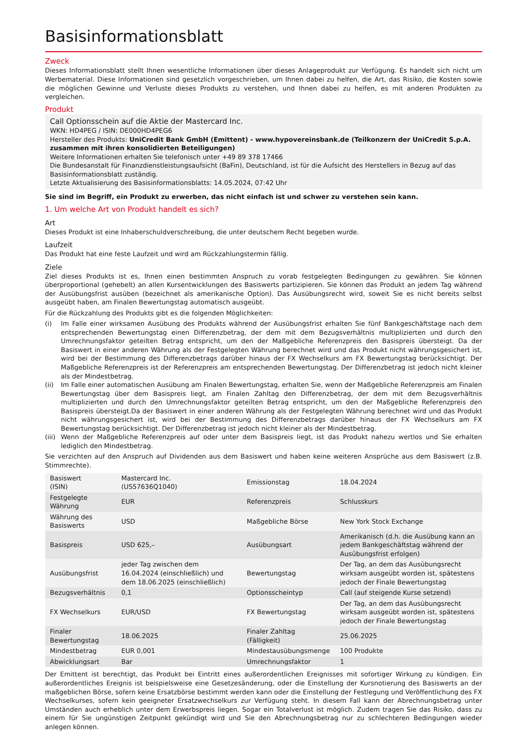Basisinformationsblatt
Zweck
Dieses Informationsblatt stellt Ihnen wesentliche Informationen über dieses Anlageprodukt zur Verfügung. Es handelt sich nicht um Werbematerial. Diese Informationen sind gesetzlich vorgeschrieben, um Ihnen dabei zu helfen, die Art, das Risiko, die Kosten sowie die möglichen Gewinne und Verluste dieses Produkts zu verstehen, und Ihnen dabei zu helfen, es mit anderen Produkten zu vergleichen.
Produkt
Call Optionsschein auf die Aktie der Mastercard Inc.
WKN: HD4PEG / ISIN: DE000HD4PEG6
Hersteller des Produkts: UniCredit Bank GmbH (Emittent) - www.hypovereinsbank.de (Teilkonzern der UniCredit S.p.A. zusammen mit ihren konsolidierten Beteiligungen)
Weitere Informationen erhalten Sie telefonisch unter +49 89 378 17466
Die Bundesanstalt für Finanzdienstleistungsaufsicht (BaFin), Deutschland, ist für die Aufsicht des Herstellers in Bezug auf das Basisinformationsblatt zuständig.
Letzte Aktualisierung des Basisinformationsblatts: 14.05.2024, 07:42 Uhr
Sie sind im Begriff, ein Produkt zu erwerben, das nicht einfach ist und schwer zu verstehen sein kann.
1. Um welche Art von Produkt handelt es sich?
Art
Dieses Produkt ist eine Inhaberschuldverschreibung, die unter deutschem Recht begeben wurde.
Laufzeit
Das Produkt hat eine feste Laufzeit und wird am Rückzahlungstermin fällig.
Ziele
Ziel dieses Produkts ist es, Ihnen einen bestimmten Anspruch zu vorab festgelegten Bedingungen zu gewähren. Sie können überproportional (gehebelt) an allen Kursentwicklungen des Basiswerts partizipieren. Sie können das Produkt an jedem Tag während der Ausübungsfrist ausüben (bezeichnet als amerikanische Option). Das Ausübungsrecht wird, soweit Sie es nicht bereits selbst ausgeübt haben, am Finalen Bewertungstag automatisch ausgeübt.
Für die Rückzahlung des Produkts gibt es die folgenden Möglichkeiten:
(i) Im Falle einer wirksamen Ausübung des Produkts während der Ausübungsfrist erhalten Sie fünf Bankgeschäftstage nach dem entsprechenden Bewertungstag einen Differenzbetrag, der dem mit dem Bezugsverhältnis multiplizierten und durch den Umrechnungsfaktor geteilten Betrag entspricht, um den der Maßgebliche Referenzpreis den Basispreis übersteigt. Da der Basiswert in einer anderen Währung als der Festgelegten Währung berechnet wird und das Produkt nicht währungsgesichert ist, wird bei der Bestimmung des Differenzbetrags darüber hinaus der FX Wechselkurs am FX Bewertungstag berücksichtigt. Der Maßgebliche Referenzpreis ist der Referenzpreis am entsprechenden Bewertungstag. Der Differenzbetrag ist jedoch nicht kleiner als der Mindestbetrag.
(ii) Im Falle einer automatischen Ausübung am Finalen Bewertungstag, erhalten Sie, wenn der Maßgebliche Referenzpreis am Finalen Bewertungstag über dem Basispreis liegt, am Finalen Zahltag den Differenzbetrag, der dem mit dem Bezugsverhältnis multiplizierten und durch den Umrechnungsfaktor geteilten Betrag entspricht, um den der Maßgebliche Referenzpreis den Basispreis übersteigt.Da der Basiswert in einer anderen Währung als der Festgelegten Währung berechnet wird und das Produkt nicht währungsgesichert ist, wird bei der Bestimmung des Differenzbetrags darüber hinaus der FX Wechselkurs am FX Bewertungstag berücksichtigt. Der Differenzbetrag ist jedoch nicht kleiner als der Mindestbetrag.
(iii) Wenn der Maßgebliche Referenzpreis auf oder unter dem Basispreis liegt, ist das Produkt nahezu wertlos und Sie erhalten lediglich den Mindestbetrag.
Sie verzichten auf den Anspruch auf Dividenden aus dem Basiswert und haben keine weiteren Ansprüche aus dem Basiswert (z.B. Stimmrechte).
| Basiswert (ISIN) | Mastercard Inc. (US57636Q1040) | Emissionstag | 18.04.2024 |
| Festgelegte Währung | EUR | Referenzpreis | Schlusskurs |
| Währung des Basiswerts | USD | Maßgebliche Börse | New York Stock Exchange |
| Basispreis | USD 625,– | Ausübungsart | Amerikanisch (d.h. die Ausübung kann an jedem Bankgeschäftstag während der Ausübungsfrist erfolgen) |
| Ausübungsfrist | jeder Tag zwischen dem 16.04.2024 (einschließlich) und dem 18.06.2025 (einschließlich) | Bewertungstag | Der Tag, an dem das Ausübungsrecht wirksam ausgeübt worden ist, spätestens jedoch der Finale Bewertungstag |
| Bezugsverhältnis | 0,1 | Optionsscheintyp | Call (auf steigende Kurse setzend) |
| FX Wechselkurs | EUR/USD | FX Bewertungstag | Der Tag, an dem das Ausübungsrecht wirksam ausgeübt worden ist, spätestens jedoch der Finale Bewertungstag |
| Finaler Bewertungstag | 18.06.2025 | Finaler Zahltag (Fälligkeit) | 25.06.2025 |
| Mindestbetrag | EUR 0,001 | Mindestausübungsmenge | 100 Produkte |
| Abwicklungsart | Bar | Umrechnungsfaktor | 1 |
Der Emittent ist berechtigt, das Produkt bei Eintritt eines außerordentlichen Ereignisses mit sofortiger Wirkung zu kündigen. Ein außerordentliches Ereignis ist beispielsweise eine Gesetzesänderung, oder die Einstellung der Kursnotierung des Basiswerts an der maßgeblichen Börse, sofern keine Ersatzbörse bestimmt werden kann oder die Einstellung der Festlegung und Veröffentlichung des FX Wechselkurses, sofern kein geeigneter Ersatzwechselkurs zur Verfügung steht. In diesem Fall kann der Abrechnungsbetrag unter Umständen auch erheblich unter dem Erwerbspreis liegen. Sogar ein Totalverlust ist möglich. Zudem tragen Sie das Risiko, dass zu einem für Sie ungünstigen Zeitpunkt gekündigt wird und Sie den Abrechnungsbetrag nur zu schlechteren Bedingungen wieder anlegen können.